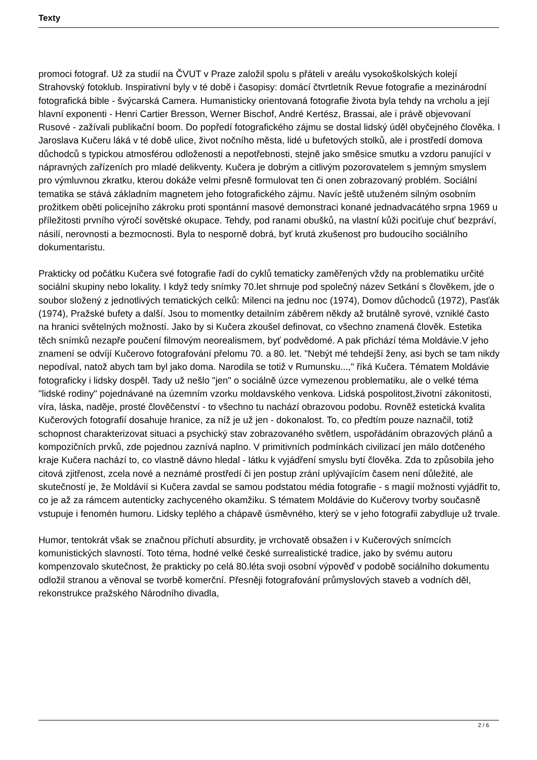Texty
promoci fotograf. Už za studií na ČVUT v Praze založil spolu s přáteli v areálu vysokoškolských kolejí Strahovský fotoklub. Inspirativní byly v té době i časopisy: domácí čtvrtletník Revue fotografie a mezinárodní fotografická bible - švýcarská Camera. Humanisticky orientovaná fotografie života byla tehdy na vrcholu a její hlavní exponenti - Henri Cartier Bresson, Werner Bischof, André Kertész, Brassai, ale i právě objevovaní Rusové - zažívali publikační boom. Do popředí fotografického zájmu se dostal lidský úděl obyčejného člověka. I Jaroslava Kučeru láká v té době ulice, život nočního města, lidé u bufetových stolků, ale i prostředí domova důchodců s typickou atmosférou odloženosti a nepotřebnosti, stejně jako směsice smutku a vzdoru panující v nápravných zařízeních pro mladé delikventy. Kučera je dobrým a citlivým pozorovatelem s jemným smyslem pro výmluvnou zkratku, kterou dokáže velmi přesně formulovat ten či onen zobrazovaný problém. Sociální tematika se stává základním magnetem jeho fotografického zájmu. Navíc ještě utuženém silným osobním prožitkem oběti policejního zákroku proti spontánní masové demonstraci konané jednadvacátého srpna 1969 u příležitosti prvního výročí sovětské okupace. Tehdy, pod ranami obušků, na vlastní kůži pociťuje chuť bezpráví, násilí, nerovnosti a bezmocnosti. Byla to nesporně dobrá, byť krutá zkušenost pro budoucího sociálního dokumentaristu.
Prakticky od počátku Kučera své fotografie řadí do cyklů tematicky zaměřených vždy na problematiku určité sociální skupiny nebo lokality. I když tedy snímky 70.let shrnuje pod společný název Setkání s člověkem, jde o soubor složený z jednotlivých tematických celků: Milenci na jednu noc (1974), Domov důchodců (1972), Pasťák (1974), Pražské bufety a další. Jsou to momentky detailním záběrem někdy až brutálně syrové, vzniklé často na hranici světelných možností. Jako by si Kučera zkoušel definovat, co všechno znamená člověk. Estetika těch snímků nezapře poučení filmovým neorealismem, byť podvědomé. A pak přichází téma Moldávie.V jeho znamení se odvíjí Kučerovo fotografování přelomu 70. a 80. let. "Nebýt mé tehdejší ženy, asi bych se tam nikdy nepodíval, natož abych tam byl jako doma. Narodila se totiž v Rumunsku...," říká Kučera. Tématem Moldávie fotograficky i lidsky dospěl. Tady už nešlo "jen" o sociálně úzce vymezenou problematiku, ale o velké téma "lidské rodiny" pojednávané na územním vzorku moldavského venkova. Lidská pospolitost,životní zákonitosti, víra, láska, naděje, prosté člověčenství - to všechno tu nachází obrazovou podobu. Rovněž estetická kvalita Kučerových fotografií dosahuje hranice, za níž je už jen - dokonalost. To, co předtím pouze naznačil, totiž schopnost charakterizovat situaci a psychický stav zobrazovaného světlem, uspořádáním obrazových plánů a kompozičních prvků, zde pojednou zaznívá naplno. V primitivních podmínkách civilizací jen málo dotčeného kraje Kučera nachází to, co vlastně dávno hledal - látku k vyjádření smyslu bytí člověka. Zda to způsobila jeho citová zjitřenost, zcela nové a neznámé prostředí či jen postup zrání uplývajícím časem není důležité, ale skutečností je, že Moldávií si Kučera zavdal se samou podstatou média fotografie - s magií možnosti vyjádřit to, co je až za rámcem autenticky zachyceného okamžiku. S tématem Moldávie do Kučerovy tvorby současně vstupuje i fenomén humoru. Lidsky teplého a chápavě úsměvného, který se v jeho fotografii zabydluje už trvale.
Humor, tentokrát však se značnou příchutí absurdity, je vrchovatě obsažen i v Kučerových snímcích komunistických slavností. Toto téma, hodné velké české surrealistické tradice, jako by svému autoru kompenzovalo skutečnost, že prakticky po celá 80.léta svoji osobní výpověď v podobě sociálního dokumentu odložil stranou a věnoval se tvorbě komerční. Přesněji fotografování průmyslových staveb a vodních děl, rekonstrukce pražského Národního divadla,
2 / 6